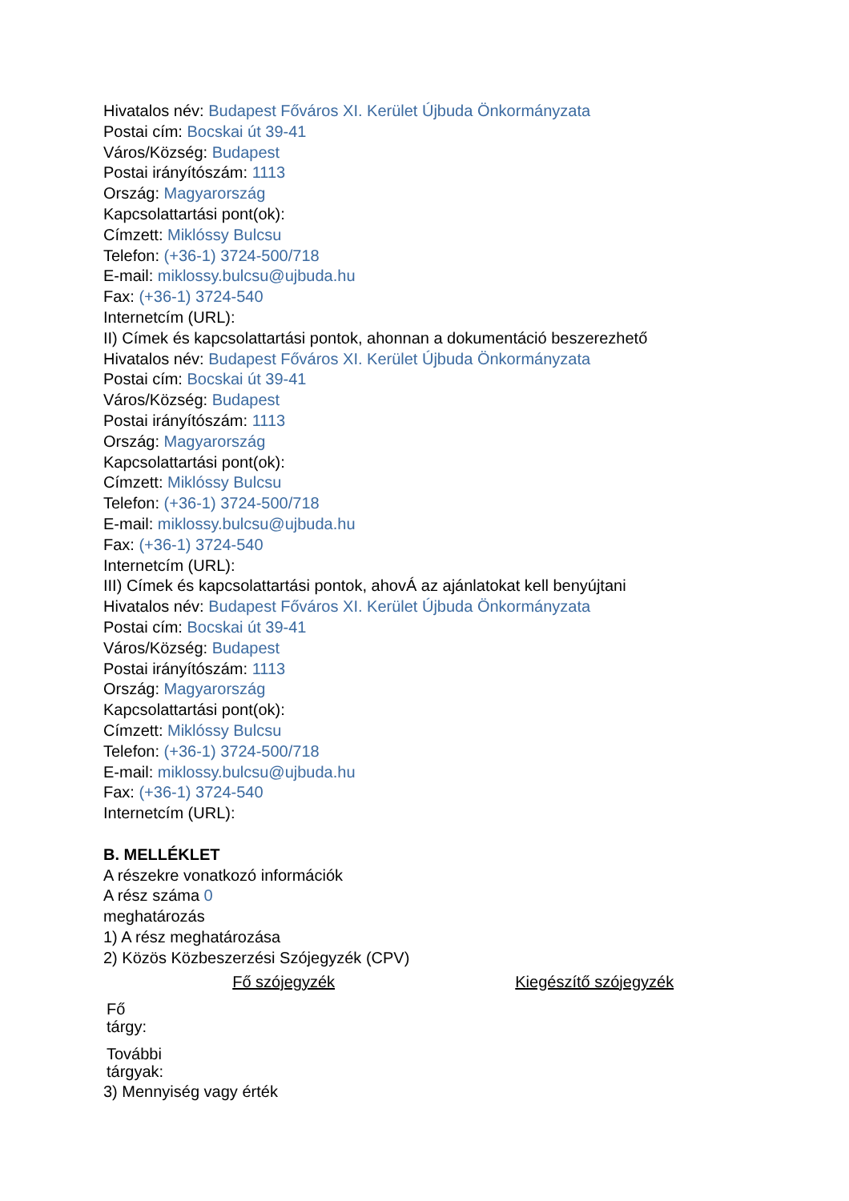Hivatalos név: Budapest Főváros XI. Kerület Újbuda Önkormányzata
Postai cím: Bocskai út 39-41
Város/Község: Budapest
Postai irányítószám: 1113
Ország: Magyarország
Kapcsolattartási pont(ok):
Címzett: Miklóssy Bulcsu
Telefon: (+36-1) 3724-500/718
E-mail: miklossy.bulcsu@ujbuda.hu
Fax: (+36-1) 3724-540
Internetcím (URL):
II) Címek és kapcsolattartási pontok, ahonnan a dokumentáció beszerezhető
Hivatalos név: Budapest Főváros XI. Kerület Újbuda Önkormányzata
Postai cím: Bocskai út 39-41
Város/Község: Budapest
Postai irányítószám: 1113
Ország: Magyarország
Kapcsolattartási pont(ok):
Címzett: Miklóssy Bulcsu
Telefon: (+36-1) 3724-500/718
E-mail: miklossy.bulcsu@ujbuda.hu
Fax: (+36-1) 3724-540
Internetcím (URL):
III) Címek és kapcsolattartási pontok, ahovÁ az ajánlatokat kell benyújtani
Hivatalos név: Budapest Főváros XI. Kerület Újbuda Önkormányzata
Postai cím: Bocskai út 39-41
Város/Község: Budapest
Postai irányítószám: 1113
Ország: Magyarország
Kapcsolattartási pont(ok):
Címzett: Miklóssy Bulcsu
Telefon: (+36-1) 3724-500/718
E-mail: miklossy.bulcsu@ujbuda.hu
Fax: (+36-1) 3724-540
Internetcím (URL):
B. MELLÉKLET
A részekre vonatkozó információk
A rész száma 0
meghatározás
1) A rész meghatározása
2) Közös Közbeszerzési Szójegyzék (CPV)
| | Fő szójegyzék | Kiegészítő szójegyzék |
| --- | --- | --- |
| Fő tárgy: | | |
| További tárgyak: | | |
3) Mennyiség vagy érték